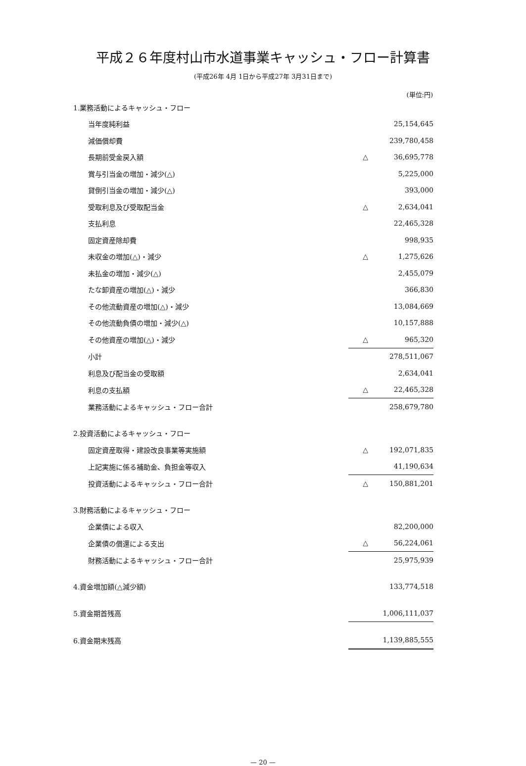平成２６年度村山市水道事業キャッシュ・フロー計算書
(平成26年 4月 1日から平成27年 3月31日まで)
(単位:円)
| 1.業務活動によるキャッシュ・フロー | | |
| 当年度純利益 | | 25,154,645 |
| 減価償却費 | | 239,780,458 |
| 長期前受金戻入額 | △ | 36,695,778 |
| 賞与引当金の増加・減少(△) | | 5,225,000 |
| 貸倒引当金の増加・減少(△) | | 393,000 |
| 受取利息及び受取配当金 | △ | 2,634,041 |
| 支払利息 | | 22,465,328 |
| 固定資産除却費 | | 998,935 |
| 未収金の増加(△)・減少 | △ | 1,275,626 |
| 未払金の増加・減少(△) | | 2,455,079 |
| たな卸資産の増加(△)・減少 | | 366,830 |
| その他流動資産の増加(△)・減少 | | 13,084,669 |
| その他流動負債の増加・減少(△) | | 10,157,888 |
| その他資産の増加(△)・減少 | △ | 965,320 |
| 小計 | | 278,511,067 |
| 利息及び配当金の受取額 | | 2,634,041 |
| 利息の支払額 | △ | 22,465,328 |
| 業務活動によるキャッシュ・フロー合計 | | 258,679,780 |
| 2.投資活動によるキャッシュ・フロー | | |
| 固定資産取得・建設改良事業等実施額 | △ | 192,071,835 |
| 上記実施に係る補助金、負担金等収入 | | 41,190,634 |
| 投資活動によるキャッシュ・フロー合計 | △ | 150,881,201 |
| 3.財務活動によるキャッシュ・フロー | | |
| 企業債による収入 | | 82,200,000 |
| 企業債の償還による支出 | △ | 56,224,061 |
| 財務活動によるキャッシュ・フロー合計 | | 25,975,939 |
| 4.資金増加額(△減少額) | | 133,774,518 |
| 5.資金期首残高 | | 1,006,111,037 |
| 6.資金期末残高 | | 1,139,885,555 |
— 20 —